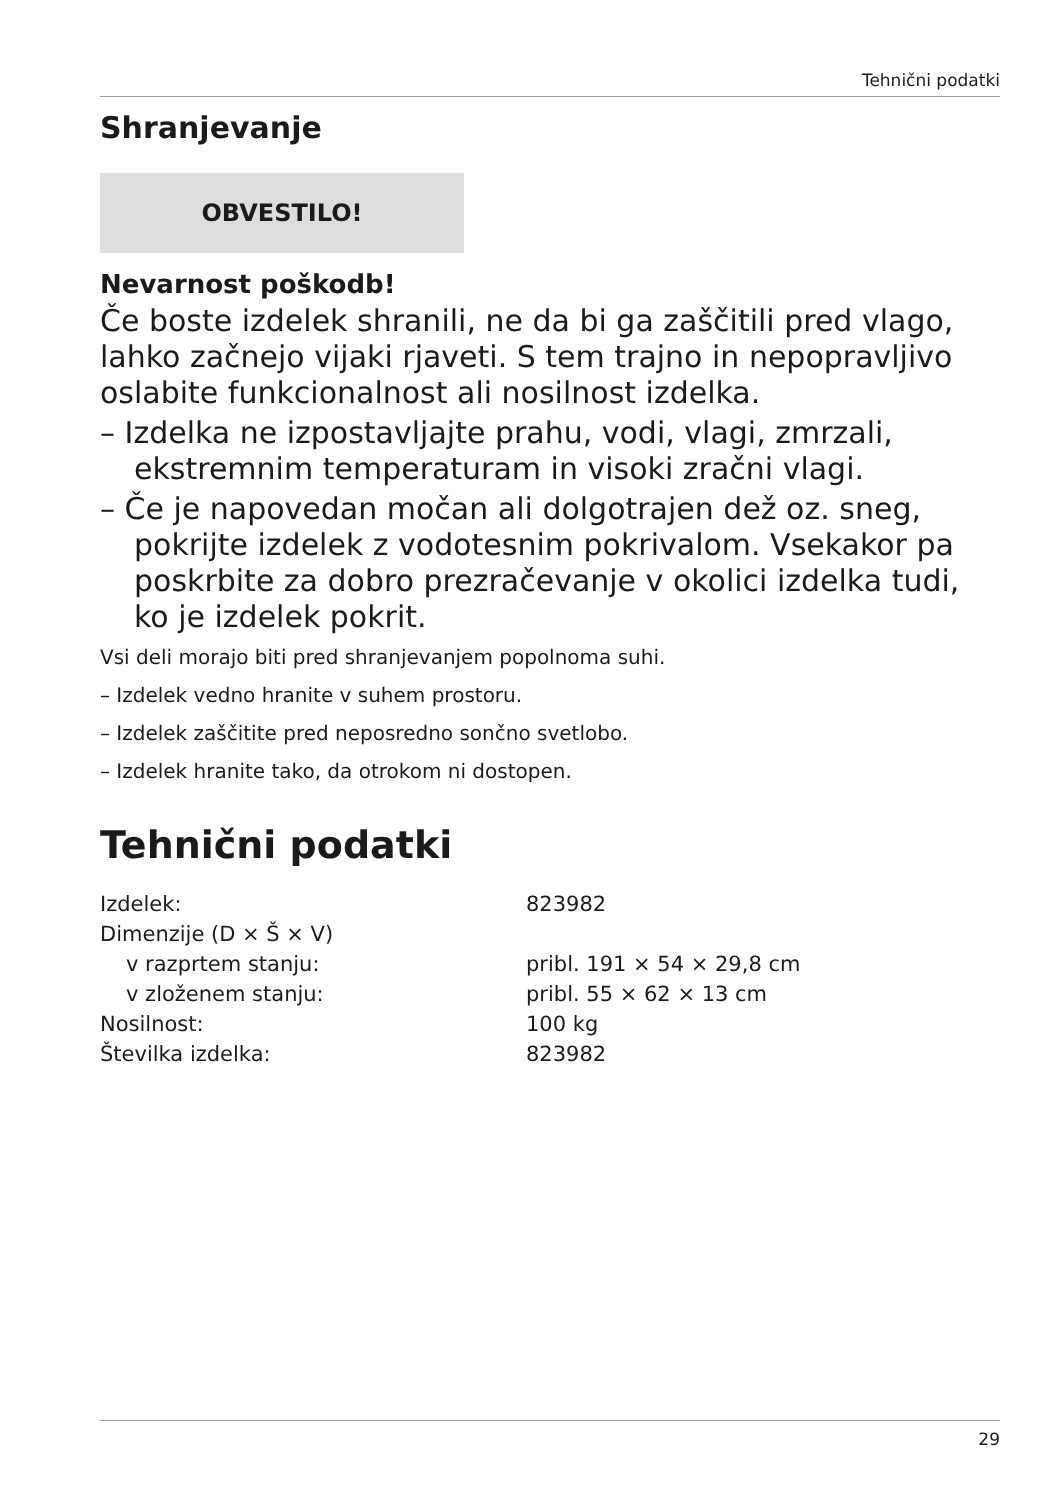Tehnični podatki
Shranjevanje
OBVESTILO!
Nevarnost poškodb!
Če boste izdelek shranili, ne da bi ga zaščitili pred vlago, lahko začnejo vijaki rjaveti. S tem trajno in nepopravljivo oslabite funkcionalnost ali nosilnost izdelka.
– Izdelka ne izpostavljajte prahu, vodi, vlagi, zmrzali, ekstremnim temperaturam in visoki zračni vlagi.
– Če je napovedan močan ali dolgotrajen dež oz. sneg, pokrijte izdelek z vodotesnim pokrivalom. Vsekakor pa poskrbite za dobro prezračevanje v okolici izdelka tudi, ko je izdelek pokrit.
Vsi deli morajo biti pred shranjevanjem popolnoma suhi.
– Izdelek vedno hranite v suhem prostoru.
– Izdelek zaščitite pred neposredno sončno svetlobo.
– Izdelek hranite tako, da otrokom ni dostopen.
Tehnični podatki
| Izdelek: | 823982 |
| Dimenzije (D × Š × V) | |
| v razprtem stanju: | pribl. 191 × 54 × 29,8 cm |
| v zloženem stanju: | pribl. 55 × 62 × 13 cm |
| Nosilnost: | 100 kg |
| Številka izdelka: | 823982 |
29